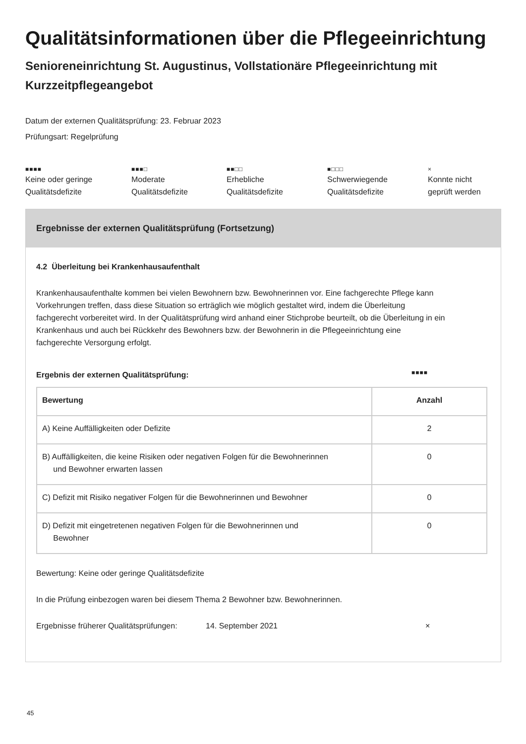Qualitätsinformationen über die Pflegeeinrichtung
Senioreneinrichtung St. Augustinus, Vollstationäre Pflegeeinrichtung mit Kurzzeitpflegeangebot
Datum der externen Qualitätsprüfung: 23. Februar 2023
Prüfungsart: Regelprüfung
■■■■
Keine oder geringe
Qualitätsdefizite
■■■□
Moderate
Qualitätsdefizite
■■□□
Erhebliche
Qualitätsdefizite
■□□□
Schwerwiegende
Qualitätsdefizite
×
Konnte nicht
geprüft werden
Ergebnisse der externen Qualitätsprüfung (Fortsetzung)
4.2 Überleitung bei Krankenhausaufenthalt
Krankenhausaufenthalte kommen bei vielen Bewohnern bzw. Bewohnerinnen vor. Eine fachgerechte Pflege kann Vorkehrungen treffen, dass diese Situation so erträglich wie möglich gestaltet wird, indem die Überleitung fachgerecht vorbereitet wird. In der Qualitätsprüfung wird anhand einer Stichprobe beurteilt, ob die Überleitung in ein Krankenhaus und auch bei Rückkehr des Bewohners bzw. der Bewohnerin in die Pflegeeinrichtung eine fachgerechte Versorgung erfolgt.
Ergebnis der externen Qualitätsprüfung: ■■■■
| Bewertung | Anzahl |
| --- | --- |
| A) Keine Auffälligkeiten oder Defizite | 2 |
| B) Auffälligkeiten, die keine Risiken oder negativen Folgen für die Bewohnerinnen und Bewohner erwarten lassen | 0 |
| C) Defizit mit Risiko negativer Folgen für die Bewohnerinnen und Bewohner | 0 |
| D) Defizit mit eingetretenen negativen Folgen für die Bewohnerinnen und Bewohner | 0 |
Bewertung: Keine oder geringe Qualitätsdefizite
In die Prüfung einbezogen waren bei diesem Thema 2 Bewohner bzw. Bewohnerinnen.
Ergebnisse früherer Qualitätsprüfungen: 14. September 2021 ×
45